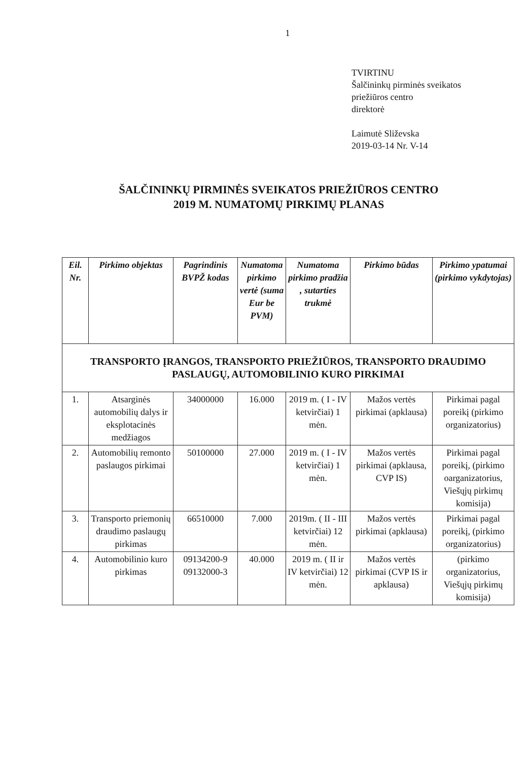1
TVIRTINU
Šalčininkų pirminės sveikatos
priežiūros centro
direktorė
Laimutė Sliževska
2019-03-14 Nr. V-14
ŠALČININKŲ PIRMINĖS SVEIKATOS PRIEŽIŪROS CENTRO
2019 M. NUMATOMŲ PIRKIMŲ PLANAS
| Eil. Nr. | Pirkimo objektas | Pagrindinis BVPŽ kodas | Numatoma pirkimo vertė (suma Eur be PVM) | Numatoma pirkimo pradžia , sutarties trukmė | Pirkimo būdas | Pirkimo ypatumai (pirkimo vykdytojas) |
| --- | --- | --- | --- | --- | --- | --- |
| TRANSPORTO ĮRANGOS, TRANSPORTO PRIEŽIŪROS, TRANSPORTO DRAUDIMO PASLAUGŲ, AUTOMOBILINIO KURO PIRKIMAI | | | | | | |
| 1. | Atsarginės automobilių dalys ir eksplotacinės medžiagos | 34000000 | 16.000 | 2019 m. ( I - IV ketvirčiai) 1 mėn. | Mažos vertės pirkimai (apklausa) | Pirkimai pagal poreikį (pirkimo organizatorius) |
| 2. | Automobilių remonto paslaugos pirkimai | 50100000 | 27.000 | 2019 m. ( I - IV ketvirčiai) 1 mėn. | Mažos vertės pirkimai (apklausa, CVP IS) | Pirkimai pagal poreikį, (pirkimo oarganizatorius, Viešųjų pirkimų komisija) |
| 3. | Transporto priemonių draudimo paslaugų pirkimas | 66510000 | 7.000 | 2019m. ( II - III ketvirčiai) 12 mėn. | Mažos vertės pirkimai (apklausa) | Pirkimai pagal poreikį, (pirkimo organizatorius) |
| 4. | Automobilinio kuro pirkimas | 09134200-9 09132000-3 | 40.000 | 2019 m. ( II ir IV ketvirčiai) 12 mėn. | Mažos vertės pirkimai (CVP IS ir apklausa) | (pirkimo organizatorius, Viešųjų pirkimų komisija) |